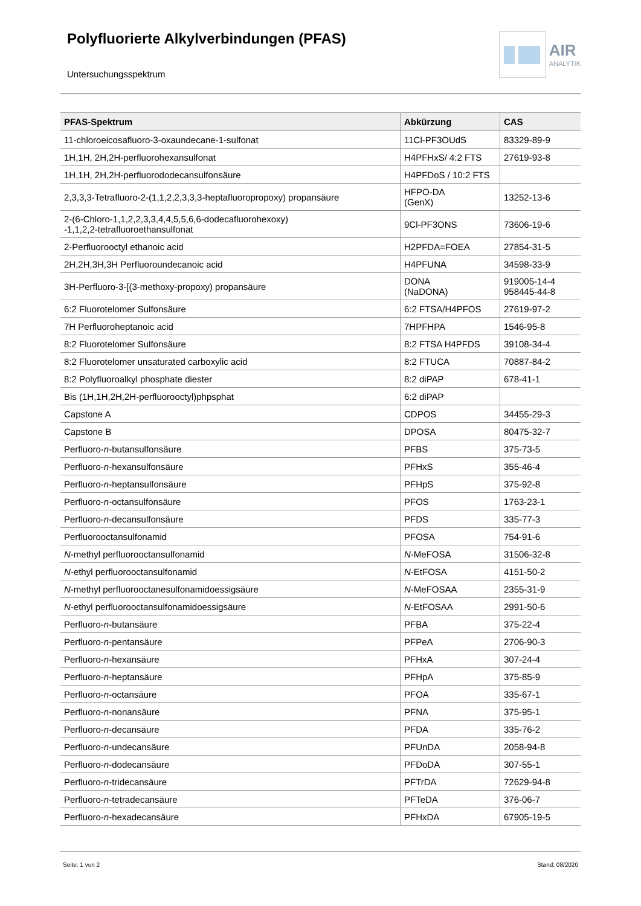Polyfluorierte Alkylverbindungen (PFAS)
AIR
ANALYTIK
Untersuchungsspektrum
| PFAS-Spektrum | Abkürzung | CAS |
| --- | --- | --- |
| 11-chloroeicosafluoro-3-oxaundecane-1-sulfonat | 11Cl-PF3OUdS | 83329-89-9 |
| 1H,1H, 2H,2H-perfluorohexansulfonat | H4PFHxS/ 4:2 FTS | 27619-93-8 |
| 1H,1H, 2H,2H-perfluorododecansulfonsäure | H4PFDoS / 10:2 FTS | |
| 2,3,3,3-Tetrafluoro-2-(1,1,2,2,3,3,3-heptafluoropropoxy) propansäure | HFPO-DA (GenX) | 13252-13-6 |
| 2-(6-Chloro-1,1,2,2,3,3,4,4,5,5,6,6-dodecafluorohexoxy) -1,1,2,2-tetrafluoroethansulfonat | 9Cl-PF3ONS | 73606-19-6 |
| 2-Perfluorooctyl ethanoic acid | H2PFDA=FOEA | 27854-31-5 |
| 2H,2H,3H,3H Perfluoroundecanoic acid | H4PFUNA | 34598-33-9 |
| 3H-Perfluoro-3-[(3-methoxy-propoxy) propansäure | DONA (NaDONA) | 919005-14-4 958445-44-8 |
| 6:2 Fluorotelomer Sulfonsäure | 6:2 FTSA/H4PFOS | 27619-97-2 |
| 7H Perfluoroheptanoic acid | 7HPFHPA | 1546-95-8 |
| 8:2 Fluorotelomer Sulfonsäure | 8:2 FTSA H4PFDS | 39108-34-4 |
| 8:2 Fluorotelomer unsaturated carboxylic acid | 8:2 FTUCA | 70887-84-2 |
| 8:2 Polyfluoroalkyl phosphate diester | 8:2 diPAP | 678-41-1 |
| Bis (1H,1H,2H,2H-perfluorooctyl)phpsphat | 6:2 diPAP | |
| Capstone A | CDPOS | 34455-29-3 |
| Capstone B | DPOSA | 80475-32-7 |
| Perfluoro- n -butansulfonsäure | PFBS | 375-73-5 |
| Perfluoro- n -hexansulfonsäure | PFHxS | 355-46-4 |
| Perfluoro- n -heptansulfonsäure | PFHpS | 375-92-8 |
| Perfluoro- n -octansulfonsäure | PFOS | 1763-23-1 |
| Perfluoro- n -decansulfonsäure | PFDS | 335-77-3 |
| Perfluorooctansulfonamid | PFOSA | 754-91-6 |
| N -methyl perfluorooctansulfonamid | N -MeFOSA | 31506-32-8 |
| N -ethyl perfluorooctansulfonamid | N -EtFOSA | 4151-50-2 |
| N -methyl perfluorooctanesulfonamidoessigsäure | N -MeFOSAA | 2355-31-9 |
| N -ethyl perfluorooctansulfonamidoessigsäure | N -EtFOSAA | 2991-50-6 |
| Perfluoro- n -butansäure | PFBA | 375-22-4 |
| Perfluoro- n -pentansäure | PFPeA | 2706-90-3 |
| Perfluoro- n -hexansäure | PFHxA | 307-24-4 |
| Perfluoro- n -heptansäure | PFHpA | 375-85-9 |
| Perfluoro- n -octansäure | PFOA | 335-67-1 |
| Perfluoro- n -nonansäure | PFNA | 375-95-1 |
| Perfluoro- n -decansäure | PFDA | 335-76-2 |
| Perfluoro- n -undecansäure | PFUnDA | 2058-94-8 |
| Perfluoro- n -dodecansäure | PFDoDA | 307-55-1 |
| Perfluoro- n -tridecansäure | PFTrDA | 72629-94-8 |
| Perfluoro- n -tetradecansäure | PFTeDA | 376-06-7 |
| Perfluoro- n -hexadecansäure | PFHxDA | 67905-19-5 |
Seite: 1 von 2 Stand: 08/2020